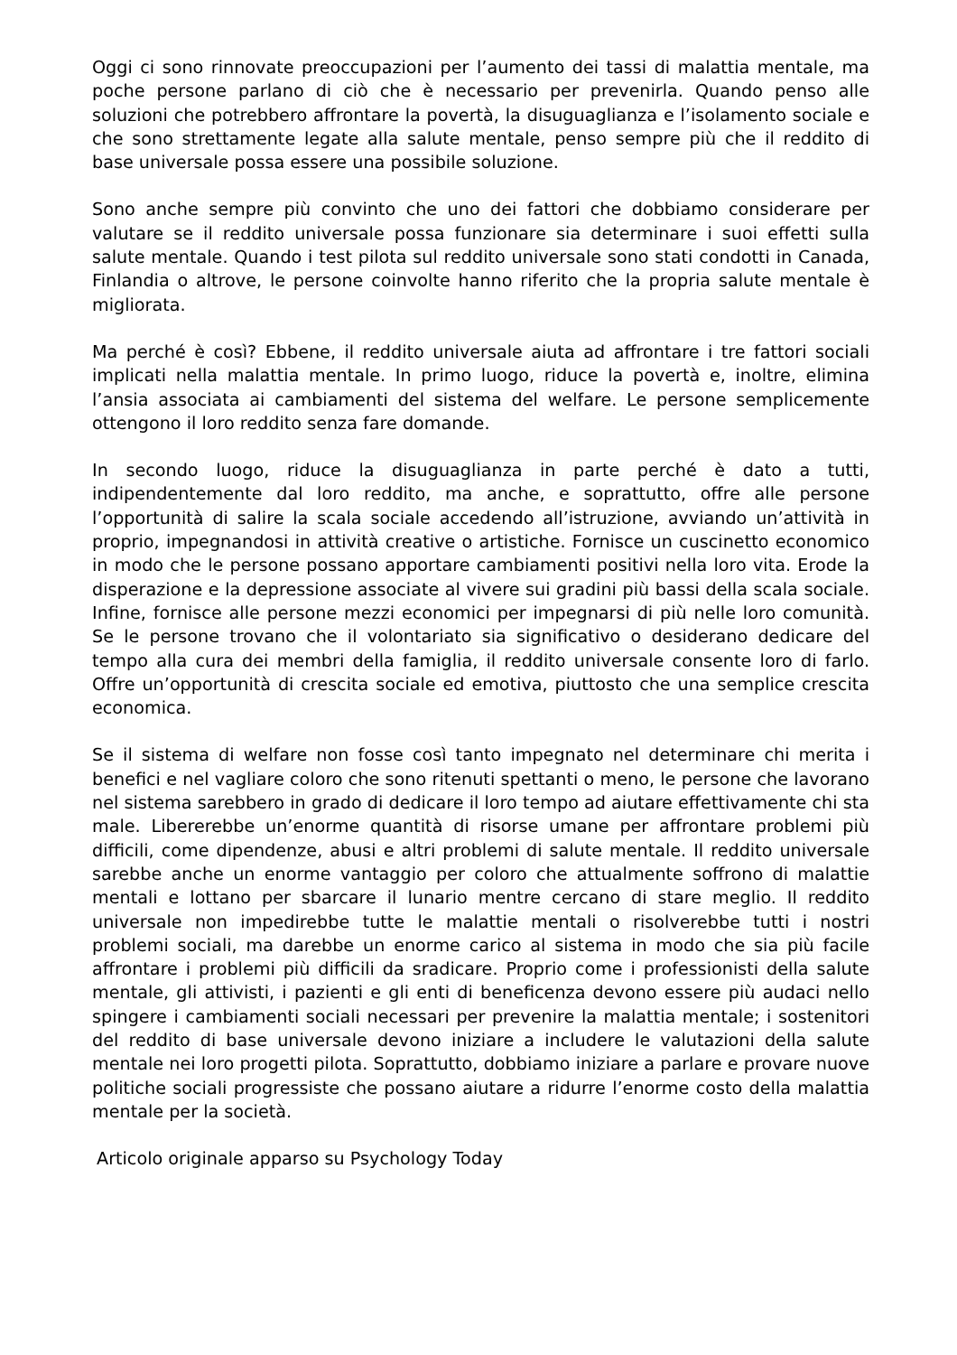Oggi ci sono rinnovate preoccupazioni per l’aumento dei tassi di malattia mentale, ma poche persone parlano di ciò che è necessario per prevenirla. Quando penso alle soluzioni che potrebbero affrontare la povertà, la disuguaglianza e l’isolamento sociale e che sono strettamente legate alla salute mentale, penso sempre più che il reddito di base universale possa essere una possibile soluzione.
Sono anche sempre più convinto che uno dei fattori che dobbiamo considerare per valutare se il reddito universale possa funzionare sia determinare i suoi effetti sulla salute mentale. Quando i test pilota sul reddito universale sono stati condotti in Canada, Finlandia o altrove, le persone coinvolte hanno riferito che la propria salute mentale è migliorata.
Ma perché è così? Ebbene, il reddito universale aiuta ad affrontare i tre fattori sociali implicati nella malattia mentale. In primo luogo, riduce la povertà e, inoltre, elimina l’ansia associata ai cambiamenti del sistema del welfare. Le persone semplicemente ottengono il loro reddito senza fare domande.
In secondo luogo, riduce la disuguaglianza in parte perché è dato a tutti, indipendentemente dal loro reddito, ma anche, e soprattutto, offre alle persone l’opportunità di salire la scala sociale accedendo all’istruzione, avviando un’attività in proprio, impegnandosi in attività creative o artistiche. Fornisce un cuscinetto economico in modo che le persone possano apportare cambiamenti positivi nella loro vita. Erode la disperazione e la depressione associate al vivere sui gradini più bassi della scala sociale. Infine, fornisce alle persone mezzi economici per impegnarsi di più nelle loro comunità. Se le persone trovano che il volontariato sia significativo o desiderano dedicare del tempo alla cura dei membri della famiglia, il reddito universale consente loro di farlo. Offre un’opportunità di crescita sociale ed emotiva, piuttosto che una semplice crescita economica.
Se il sistema di welfare non fosse così tanto impegnato nel determinare chi merita i benefici e nel vagliare coloro che sono ritenuti spettanti o meno, le persone che lavorano nel sistema sarebbero in grado di dedicare il loro tempo ad aiutare effettivamente chi sta male. Libererebbe un’enorme quantità di risorse umane per affrontare problemi più difficili, come dipendenze, abusi e altri problemi di salute mentale. Il reddito universale sarebbe anche un enorme vantaggio per coloro che attualmente soffrono di malattie mentali e lottano per sbarcare il lunario mentre cercano di stare meglio. Il reddito universale non impedirebbe tutte le malattie mentali o risolverebbe tutti i nostri problemi sociali, ma darebbe un enorme carico al sistema in modo che sia più facile affrontare i problemi più difficili da sradicare. Proprio come i professionisti della salute mentale, gli attivisti, i pazienti e gli enti di beneficenza devono essere più audaci nello spingere i cambiamenti sociali necessari per prevenire la malattia mentale; i sostenitori del reddito di base universale devono iniziare a includere le valutazioni della salute mentale nei loro progetti pilota. Soprattutto, dobbiamo iniziare a parlare e provare nuove politiche sociali progressiste che possano aiutare a ridurre l’enorme costo della malattia mentale per la società.
Articolo originale apparso su Psychology Today